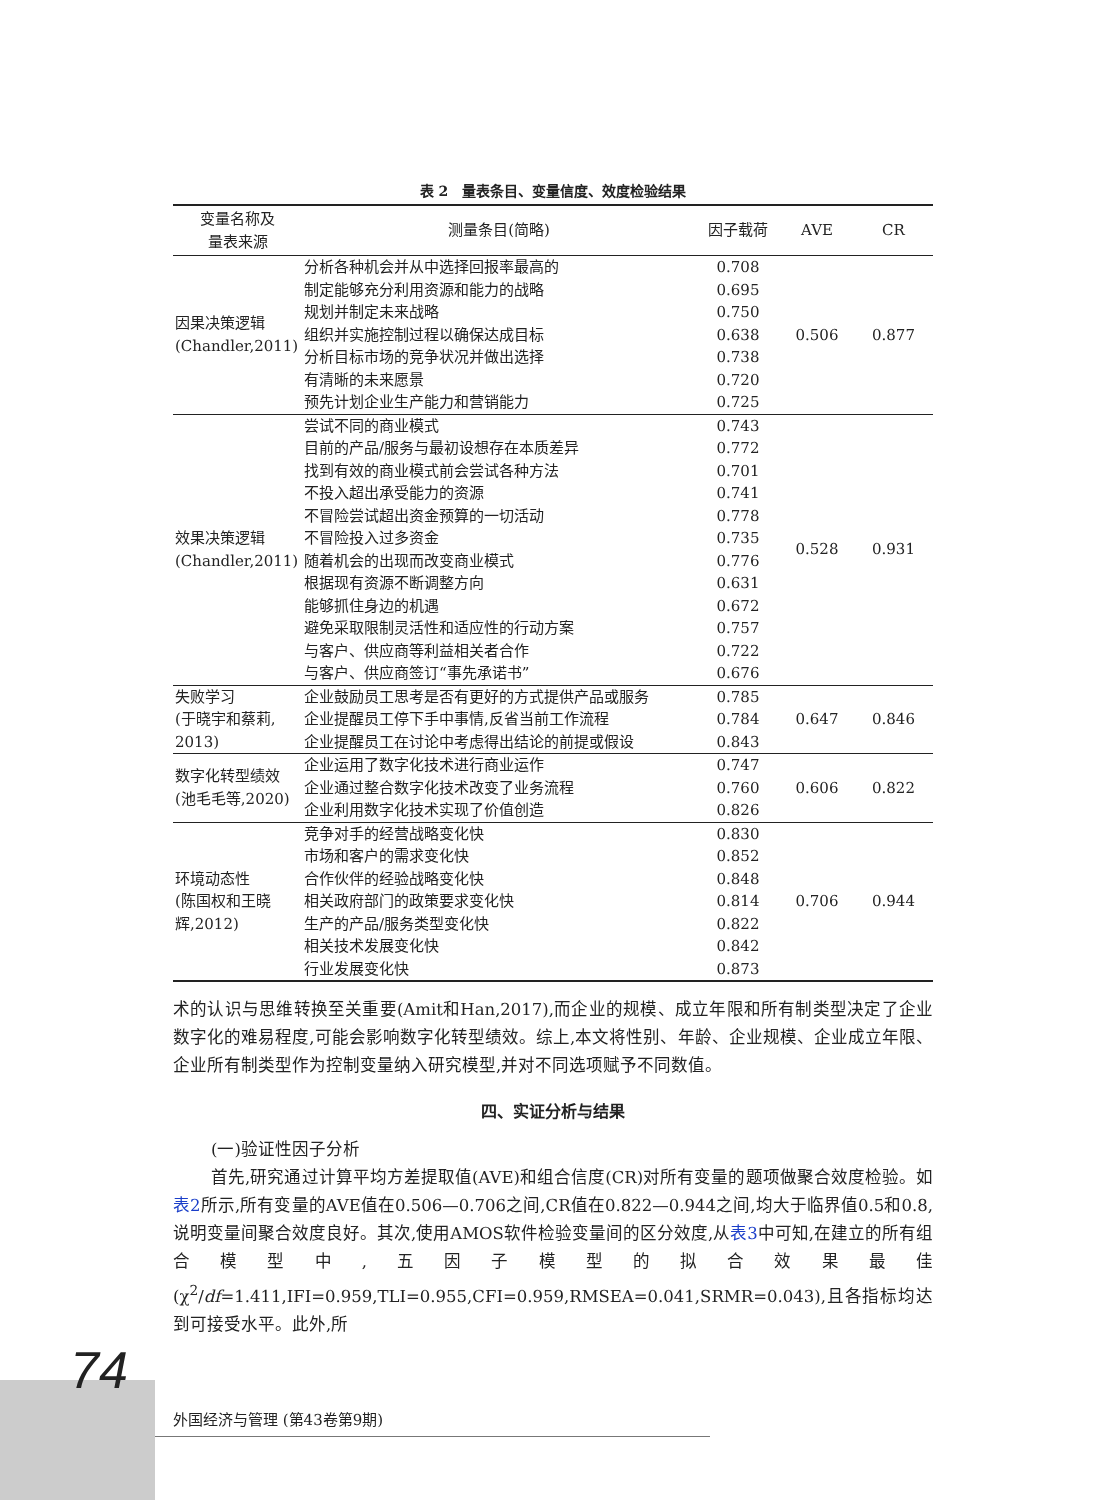表 2　量表条目、变量信度、效度检验结果
| 变量名称及 量表来源 | 测量条目(简略) | 因子载荷 | AVE | CR |
| --- | --- | --- | --- | --- |
| 因果决策逻辑 (Chandler,2011) | 分析各种机会并从中选择回报率最高的 制定能够充分利用资源和能力的战略 规划并制定未来战略 组织并实施控制过程以确保达成目标 分析目标市场的竞争状况并做出选择 有清晰的未来愿景 预先计划企业生产能力和营销能力 | 0.708 0.695 0.750 0.638 0.738 0.720 0.725 | 0.506 | 0.877 |
| 效果决策逻辑 (Chandler,2011) | 尝试不同的商业模式 目前的产品/服务与最初设想存在本质差异 找到有效的商业模式前会尝试各种方法 不投入超出承受能力的资源 不冒险尝试超出资金预算的一切活动 不冒险投入过多资金 随着机会的出现而改变商业模式 根据现有资源不断调整方向 能够抓住身边的机遇 避免采取限制灵活性和适应性的行动方案 与客户、供应商等利益相关者合作 与客户、供应商签订“事先承诺书” | 0.743 0.772 0.701 0.741 0.778 0.735 0.776 0.631 0.672 0.757 0.722 0.676 | 0.528 | 0.931 |
| 失败学习 (于晓宇和蔡莉, 2013) | 企业鼓励员工思考是否有更好的方式提供产品或服务 企业提醒员工停下手中事情,反省当前工作流程 企业提醒员工在讨论中考虑得出结论的前提或假设 | 0.785 0.784 0.843 | 0.647 | 0.846 |
| 数字化转型绩效 (池毛毛等,2020) | 企业运用了数字化技术进行商业运作 企业通过整合数字化技术改变了业务流程 企业利用数字化技术实现了价值创造 | 0.747 0.760 0.826 | 0.606 | 0.822 |
| 环境动态性 (陈国权和王晓 辉,2012) | 竞争对手的经营战略变化快 市场和客户的需求变化快 合作伙伴的经验战略变化快 相关政府部门的政策要求变化快 生产的产品/服务类型变化快 相关技术发展变化快 行业发展变化快 | 0.830 0.852 0.848 0.814 0.822 0.842 0.873 | 0.706 | 0.944 |
术的认识与思维转换至关重要(Amit和Han,2017),而企业的规模、成立年限和所有制类型决定了企业数字化的难易程度,可能会影响数字化转型绩效。综上,本文将性别、年龄、企业规模、企业成立年限、企业所有制类型作为控制变量纳入研究模型,并对不同选项赋予不同数值。
四、实证分析与结果
(一)验证性因子分析
首先,研究通过计算平均方差提取值(AVE)和组合信度(CR)对所有变量的题项做聚合效度检验。如表2所示,所有变量的AVE值在0.506—0.706之间,CR值在0.822—0.944之间,均大于临界值0.5和0.8,说明变量间聚合效度良好。其次,使用AMOS软件检验变量间的区分效度,从表3中可知,在建立的所有组合模型中,五因子模型的拟合效果最佳(χ<sup>2</sup>/df=1.411,IFI=0.959,TLI=0.955,CFI=0.959,RMSEA=0.041,SRMR=0.043),且各指标均达到可接受水平。此外,所
74
外国经济与管理 (第43卷第9期)